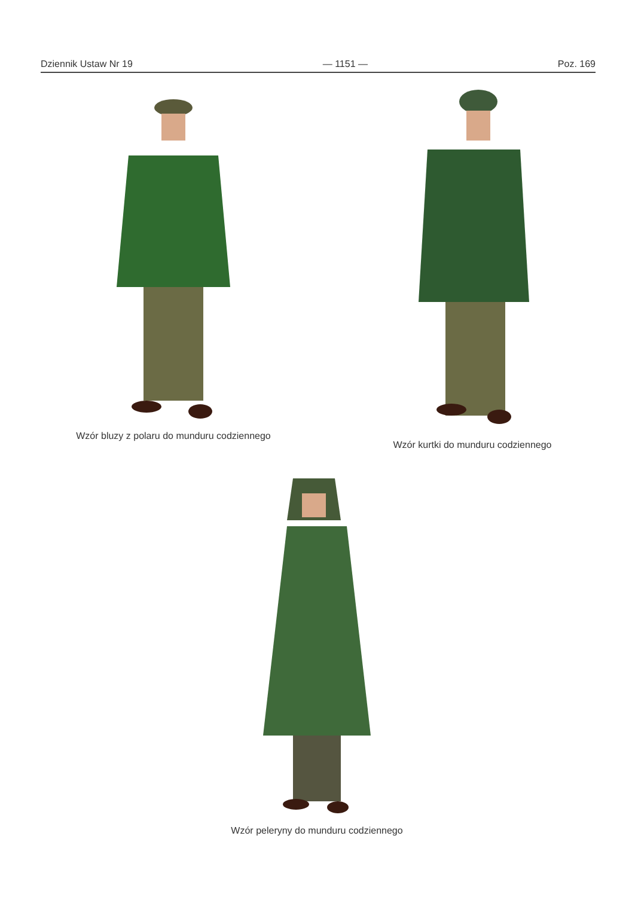Dziennik Ustaw Nr 19 — 1151 — Poz. 169
Wzór bluzy z polaru do munduru codziennego
Wzór kurtki do munduru codziennego
Wzór peleryny do munduru codziennego